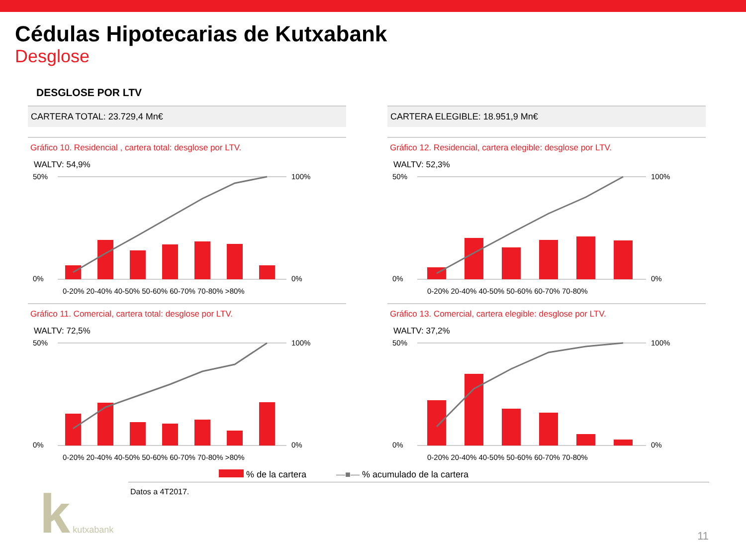Cédulas Hipotecarias de Kutxabank
Desglose
DESGLOSE POR LTV
CARTERA TOTAL: 23.729,4 Mn€
Gráfico 10. Residencial , cartera total: desglose por LTV.
WALTV: 54,9%
50%
0%
100%
0%
0-20% 20-40% 40-50% 50-60% 60-70% 70-80% >80%
Gráfico 11. Comercial, cartera total: desglose por LTV.
WALTV: 72,5%
50%
0%
100%
0%
0-20% 20-40% 40-50% 50-60% 60-70% 70-80% >80%
CARTERA ELEGIBLE: 18.951,9 Mn€
Gráfico 12. Residencial, cartera elegible: desglose por LTV.
WALTV: 52,3%
50%
0%
100%
0%
0-20% 20-40% 40-50% 50-60% 60-70% 70-80%
Gráfico 13. Comercial, cartera elegible: desglose por LTV.
WALTV: 37,2%
50%
0%
100%
0%
0-20% 20-40% 40-50% 50-60% 60-70% 70-80%
% de la cartera —■— % acumulado de la cartera
Datos a 4T2017.
k kutxabank 11